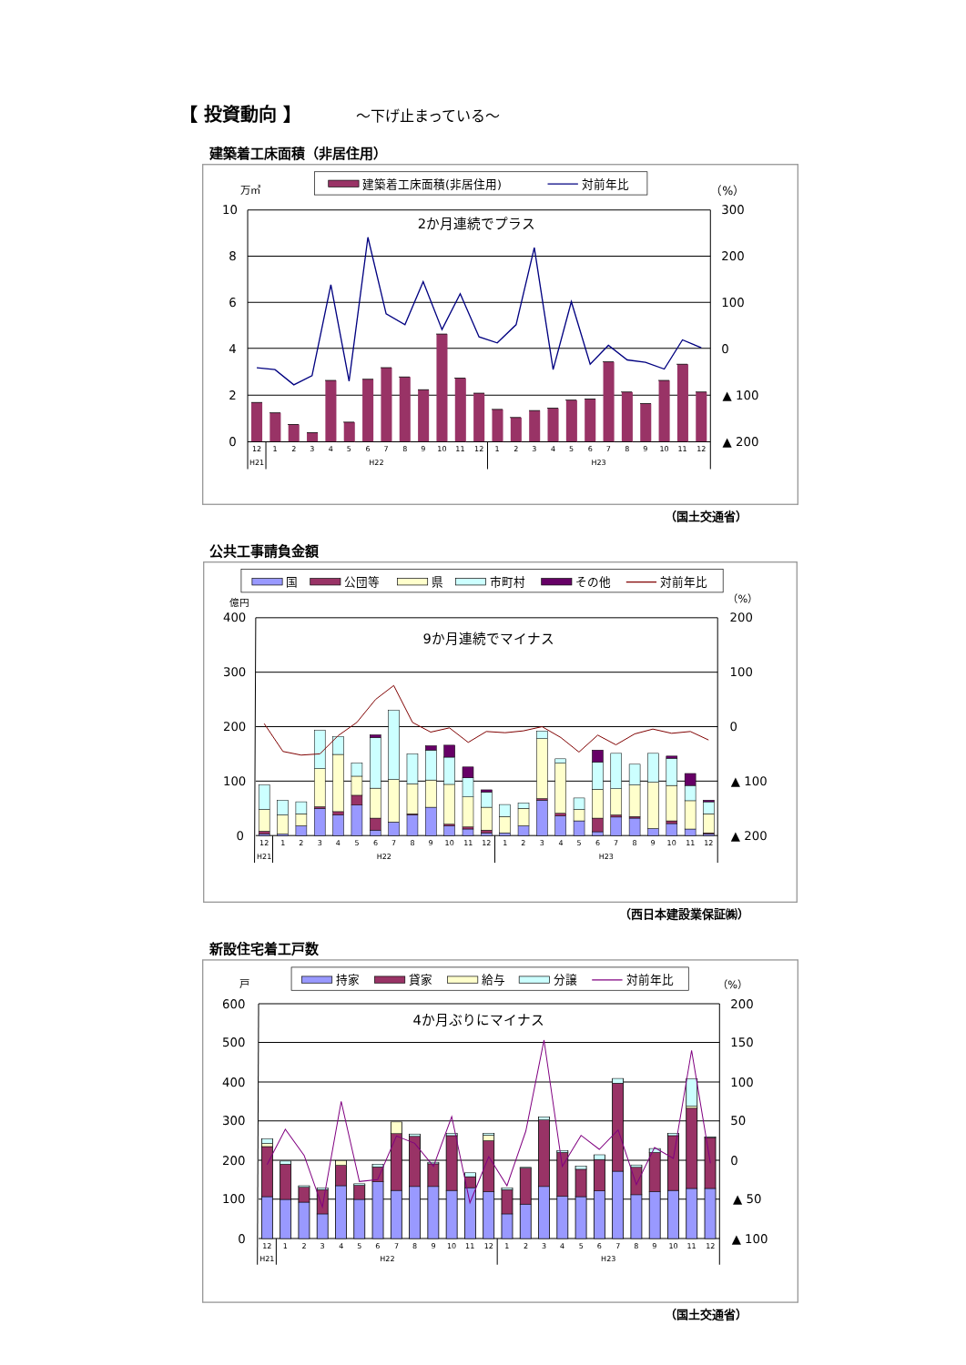【 投資動向 】 ～下げ止まっている～
建築着工床面積（非居住用）
建築着工床面積(非居住用)
対前年比
万㎡
（%）
2か月連続でプラス
10
8
6
4
2
0
300
200
100
0
▲ 100
▲ 200
12
1
2
3
4
5
6
7
8
9
10
11
12
1
2
3
4
5
6
7
8
9
10
11
12
H21
H22
H23
（国土交通省）
公共工事請負金額
国
公団等
県
市町村
その他
対前年比
億円
（%）
9か月連続でマイナス
400
300
200
100
0
200
100
0
▲ 100
▲ 200
12
1
2
3
4
5
6
7
8
9
10
11
12
1
2
3
4
5
6
7
8
9
10
11
12
H21
H22
H23
（西日本建設業保証㈱）
新設住宅着工戸数
持家
貸家
給与
分譲
対前年比
戸
（%）
4か月ぶりにマイナス
600
500
400
300
200
100
0
200
150
100
50
0
▲ 50
▲ 100
12
1
2
3
4
5
6
7
8
9
10
11
12
1
2
3
4
5
6
7
8
9
10
11
12
H21
H22
H23
（国土交通省）